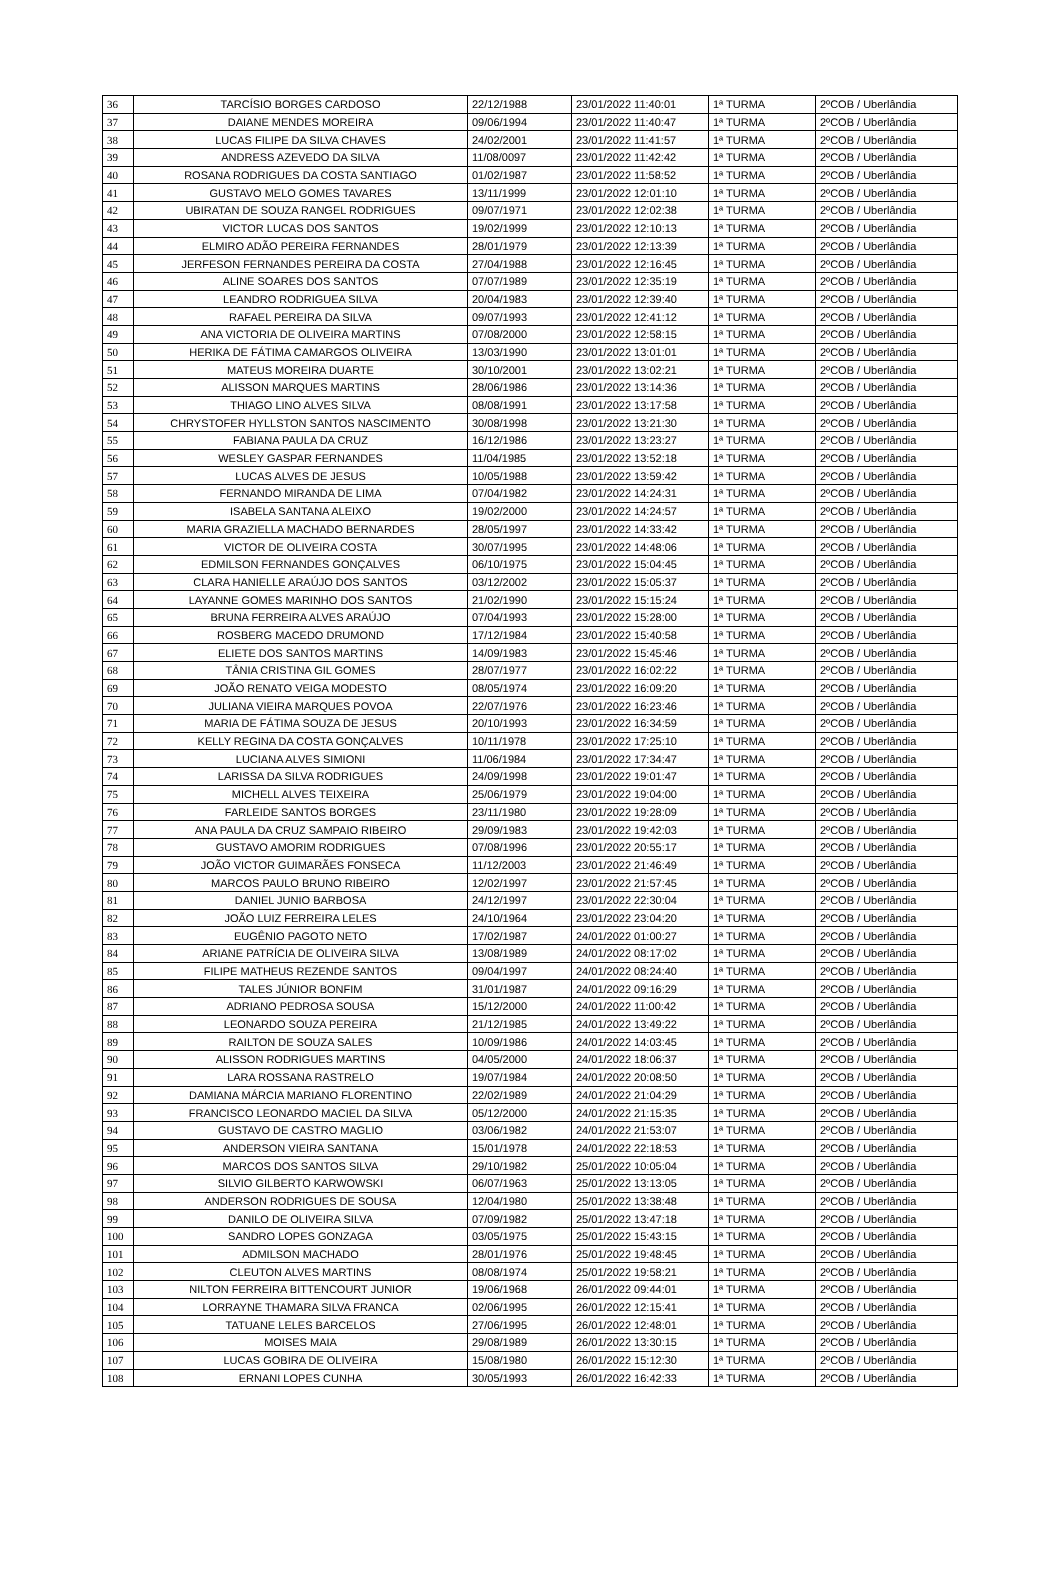| 36 | TARCÍSIO BORGES CARDOSO | 22/12/1988 | 23/01/2022 11:40:01 | 1ª TURMA | 2ºCOB / Uberlândia |
| 37 | DAIANE MENDES MOREIRA | 09/06/1994 | 23/01/2022 11:40:47 | 1ª TURMA | 2ºCOB / Uberlândia |
| 38 | LUCAS FILIPE DA SILVA CHAVES | 24/02/2001 | 23/01/2022 11:41:57 | 1ª TURMA | 2ºCOB / Uberlândia |
| 39 | ANDRESS AZEVEDO DA SILVA | 11/08/0097 | 23/01/2022 11:42:42 | 1ª TURMA | 2ºCOB / Uberlândia |
| 40 | ROSANA RODRIGUES DA COSTA SANTIAGO | 01/02/1987 | 23/01/2022 11:58:52 | 1ª TURMA | 2ºCOB / Uberlândia |
| 41 | GUSTAVO MELO GOMES TAVARES | 13/11/1999 | 23/01/2022 12:01:10 | 1ª TURMA | 2ºCOB / Uberlândia |
| 42 | UBIRATAN DE SOUZA RANGEL RODRIGUES | 09/07/1971 | 23/01/2022 12:02:38 | 1ª TURMA | 2ºCOB / Uberlândia |
| 43 | VICTOR LUCAS DOS SANTOS | 19/02/1999 | 23/01/2022 12:10:13 | 1ª TURMA | 2ºCOB / Uberlândia |
| 44 | ELMIRO ADÃO PEREIRA FERNANDES | 28/01/1979 | 23/01/2022 12:13:39 | 1ª TURMA | 2ºCOB / Uberlândia |
| 45 | JERFESON FERNANDES PEREIRA DA COSTA | 27/04/1988 | 23/01/2022 12:16:45 | 1ª TURMA | 2ºCOB / Uberlândia |
| 46 | ALINE SOARES DOS SANTOS | 07/07/1989 | 23/01/2022 12:35:19 | 1ª TURMA | 2ºCOB / Uberlândia |
| 47 | LEANDRO RODRIGUEA SILVA | 20/04/1983 | 23/01/2022 12:39:40 | 1ª TURMA | 2ºCOB / Uberlândia |
| 48 | RAFAEL PEREIRA DA SILVA | 09/07/1993 | 23/01/2022 12:41:12 | 1ª TURMA | 2ºCOB / Uberlândia |
| 49 | ANA VICTORIA DE OLIVEIRA MARTINS | 07/08/2000 | 23/01/2022 12:58:15 | 1ª TURMA | 2ºCOB / Uberlândia |
| 50 | HERIKA DE FÁTIMA CAMARGOS OLIVEIRA | 13/03/1990 | 23/01/2022 13:01:01 | 1ª TURMA | 2ºCOB / Uberlândia |
| 51 | MATEUS MOREIRA DUARTE | 30/10/2001 | 23/01/2022 13:02:21 | 1ª TURMA | 2ºCOB / Uberlândia |
| 52 | ALISSON MARQUES MARTINS | 28/06/1986 | 23/01/2022 13:14:36 | 1ª TURMA | 2ºCOB / Uberlândia |
| 53 | THIAGO LINO ALVES SILVA | 08/08/1991 | 23/01/2022 13:17:58 | 1ª TURMA | 2ºCOB / Uberlândia |
| 54 | CHRYSTOFER HYLLSTON SANTOS NASCIMENTO | 30/08/1998 | 23/01/2022 13:21:30 | 1ª TURMA | 2ºCOB / Uberlândia |
| 55 | FABIANA PAULA DA CRUZ | 16/12/1986 | 23/01/2022 13:23:27 | 1ª TURMA | 2ºCOB / Uberlândia |
| 56 | WESLEY GASPAR FERNANDES | 11/04/1985 | 23/01/2022 13:52:18 | 1ª TURMA | 2ºCOB / Uberlândia |
| 57 | LUCAS ALVES DE JESUS | 10/05/1988 | 23/01/2022 13:59:42 | 1ª TURMA | 2ºCOB / Uberlândia |
| 58 | FERNANDO MIRANDA DE LIMA | 07/04/1982 | 23/01/2022 14:24:31 | 1ª TURMA | 2ºCOB / Uberlândia |
| 59 | ISABELA SANTANA ALEIXO | 19/02/2000 | 23/01/2022 14:24:57 | 1ª TURMA | 2ºCOB / Uberlândia |
| 60 | MARIA GRAZIELLA MACHADO BERNARDES | 28/05/1997 | 23/01/2022 14:33:42 | 1ª TURMA | 2ºCOB / Uberlândia |
| 61 | VICTOR DE OLIVEIRA COSTA | 30/07/1995 | 23/01/2022 14:48:06 | 1ª TURMA | 2ºCOB / Uberlândia |
| 62 | EDMILSON FERNANDES GONÇALVES | 06/10/1975 | 23/01/2022 15:04:45 | 1ª TURMA | 2ºCOB / Uberlândia |
| 63 | CLARA HANIELLE ARAÚJO DOS SANTOS | 03/12/2002 | 23/01/2022 15:05:37 | 1ª TURMA | 2ºCOB / Uberlândia |
| 64 | LAYANNE GOMES MARINHO DOS SANTOS | 21/02/1990 | 23/01/2022 15:15:24 | 1ª TURMA | 2ºCOB / Uberlândia |
| 65 | BRUNA FERREIRA ALVES ARAÚJO | 07/04/1993 | 23/01/2022 15:28:00 | 1ª TURMA | 2ºCOB / Uberlândia |
| 66 | ROSBERG MACEDO DRUMOND | 17/12/1984 | 23/01/2022 15:40:58 | 1ª TURMA | 2ºCOB / Uberlândia |
| 67 | ELIETE DOS SANTOS MARTINS | 14/09/1983 | 23/01/2022 15:45:46 | 1ª TURMA | 2ºCOB / Uberlândia |
| 68 | TÂNIA CRISTINA GIL GOMES | 28/07/1977 | 23/01/2022 16:02:22 | 1ª TURMA | 2ºCOB / Uberlândia |
| 69 | JOÃO RENATO VEIGA MODESTO | 08/05/1974 | 23/01/2022 16:09:20 | 1ª TURMA | 2ºCOB / Uberlândia |
| 70 | JULIANA VIEIRA MARQUES POVOA | 22/07/1976 | 23/01/2022 16:23:46 | 1ª TURMA | 2ºCOB / Uberlândia |
| 71 | MARIA DE FÁTIMA SOUZA DE JESUS | 20/10/1993 | 23/01/2022 16:34:59 | 1ª TURMA | 2ºCOB / Uberlândia |
| 72 | KELLY REGINA DA COSTA GONÇALVES | 10/11/1978 | 23/01/2022 17:25:10 | 1ª TURMA | 2ºCOB / Uberlândia |
| 73 | LUCIANA ALVES SIMIONI | 11/06/1984 | 23/01/2022 17:34:47 | 1ª TURMA | 2ºCOB / Uberlândia |
| 74 | LARISSA DA SILVA RODRIGUES | 24/09/1998 | 23/01/2022 19:01:47 | 1ª TURMA | 2ºCOB / Uberlândia |
| 75 | MICHELL ALVES TEIXEIRA | 25/06/1979 | 23/01/2022 19:04:00 | 1ª TURMA | 2ºCOB / Uberlândia |
| 76 | FARLEIDE SANTOS BORGES | 23/11/1980 | 23/01/2022 19:28:09 | 1ª TURMA | 2ºCOB / Uberlândia |
| 77 | ANA PAULA DA CRUZ SAMPAIO RIBEIRO | 29/09/1983 | 23/01/2022 19:42:03 | 1ª TURMA | 2ºCOB / Uberlândia |
| 78 | GUSTAVO AMORIM RODRIGUES | 07/08/1996 | 23/01/2022 20:55:17 | 1ª TURMA | 2ºCOB / Uberlândia |
| 79 | JOÃO VICTOR GUIMARÃES FONSECA | 11/12/2003 | 23/01/2022 21:46:49 | 1ª TURMA | 2ºCOB / Uberlândia |
| 80 | MARCOS PAULO BRUNO RIBEIRO | 12/02/1997 | 23/01/2022 21:57:45 | 1ª TURMA | 2ºCOB / Uberlândia |
| 81 | DANIEL JUNIO BARBOSA | 24/12/1997 | 23/01/2022 22:30:04 | 1ª TURMA | 2ºCOB / Uberlândia |
| 82 | JOÃO LUIZ FERREIRA LELES | 24/10/1964 | 23/01/2022 23:04:20 | 1ª TURMA | 2ºCOB / Uberlândia |
| 83 | EUGÊNIO PAGOTO NETO | 17/02/1987 | 24/01/2022 01:00:27 | 1ª TURMA | 2ºCOB / Uberlândia |
| 84 | ARIANE PATRÍCIA DE OLIVEIRA SILVA | 13/08/1989 | 24/01/2022 08:17:02 | 1ª TURMA | 2ºCOB / Uberlândia |
| 85 | FILIPE MATHEUS REZENDE SANTOS | 09/04/1997 | 24/01/2022 08:24:40 | 1ª TURMA | 2ºCOB / Uberlândia |
| 86 | TALES JÚNIOR BONFIM | 31/01/1987 | 24/01/2022 09:16:29 | 1ª TURMA | 2ºCOB / Uberlândia |
| 87 | ADRIANO PEDROSA SOUSA | 15/12/2000 | 24/01/2022 11:00:42 | 1ª TURMA | 2ºCOB / Uberlândia |
| 88 | LEONARDO SOUZA PEREIRA | 21/12/1985 | 24/01/2022 13:49:22 | 1ª TURMA | 2ºCOB / Uberlândia |
| 89 | RAILTON DE SOUZA SALES | 10/09/1986 | 24/01/2022 14:03:45 | 1ª TURMA | 2ºCOB / Uberlândia |
| 90 | ALISSON RODRIGUES MARTINS | 04/05/2000 | 24/01/2022 18:06:37 | 1ª TURMA | 2ºCOB / Uberlândia |
| 91 | LARA ROSSANA RASTRELO | 19/07/1984 | 24/01/2022 20:08:50 | 1ª TURMA | 2ºCOB / Uberlândia |
| 92 | DAMIANA MÁRCIA MARIANO FLORENTINO | 22/02/1989 | 24/01/2022 21:04:29 | 1ª TURMA | 2ºCOB / Uberlândia |
| 93 | FRANCISCO LEONARDO MACIEL DA SILVA | 05/12/2000 | 24/01/2022 21:15:35 | 1ª TURMA | 2ºCOB / Uberlândia |
| 94 | GUSTAVO DE CASTRO MAGLIO | 03/06/1982 | 24/01/2022 21:53:07 | 1ª TURMA | 2ºCOB / Uberlândia |
| 95 | ANDERSON VIEIRA SANTANA | 15/01/1978 | 24/01/2022 22:18:53 | 1ª TURMA | 2ºCOB / Uberlândia |
| 96 | MARCOS DOS SANTOS SILVA | 29/10/1982 | 25/01/2022 10:05:04 | 1ª TURMA | 2ºCOB / Uberlândia |
| 97 | SILVIO GILBERTO KARWOWSKI | 06/07/1963 | 25/01/2022 13:13:05 | 1ª TURMA | 2ºCOB / Uberlândia |
| 98 | ANDERSON RODRIGUES DE SOUSA | 12/04/1980 | 25/01/2022 13:38:48 | 1ª TURMA | 2ºCOB / Uberlândia |
| 99 | DANILO DE OLIVEIRA SILVA | 07/09/1982 | 25/01/2022 13:47:18 | 1ª TURMA | 2ºCOB / Uberlândia |
| 100 | SANDRO LOPES GONZAGA | 03/05/1975 | 25/01/2022 15:43:15 | 1ª TURMA | 2ºCOB / Uberlândia |
| 101 | ADMILSON MACHADO | 28/01/1976 | 25/01/2022 19:48:45 | 1ª TURMA | 2ºCOB / Uberlândia |
| 102 | CLEUTON ALVES MARTINS | 08/08/1974 | 25/01/2022 19:58:21 | 1ª TURMA | 2ºCOB / Uberlândia |
| 103 | NILTON FERREIRA BITTENCOURT JUNIOR | 19/06/1968 | 26/01/2022 09:44:01 | 1ª TURMA | 2ºCOB / Uberlândia |
| 104 | LORRAYNE THAMARA SILVA FRANCA | 02/06/1995 | 26/01/2022 12:15:41 | 1ª TURMA | 2ºCOB / Uberlândia |
| 105 | TATUANE LELES BARCELOS | 27/06/1995 | 26/01/2022 12:48:01 | 1ª TURMA | 2ºCOB / Uberlândia |
| 106 | MOISES MAIA | 29/08/1989 | 26/01/2022 13:30:15 | 1ª TURMA | 2ºCOB / Uberlândia |
| 107 | LUCAS GOBIRA DE OLIVEIRA | 15/08/1980 | 26/01/2022 15:12:30 | 1ª TURMA | 2ºCOB / Uberlândia |
| 108 | ERNANI LOPES CUNHA | 30/05/1993 | 26/01/2022 16:42:33 | 1ª TURMA | 2ºCOB / Uberlândia |